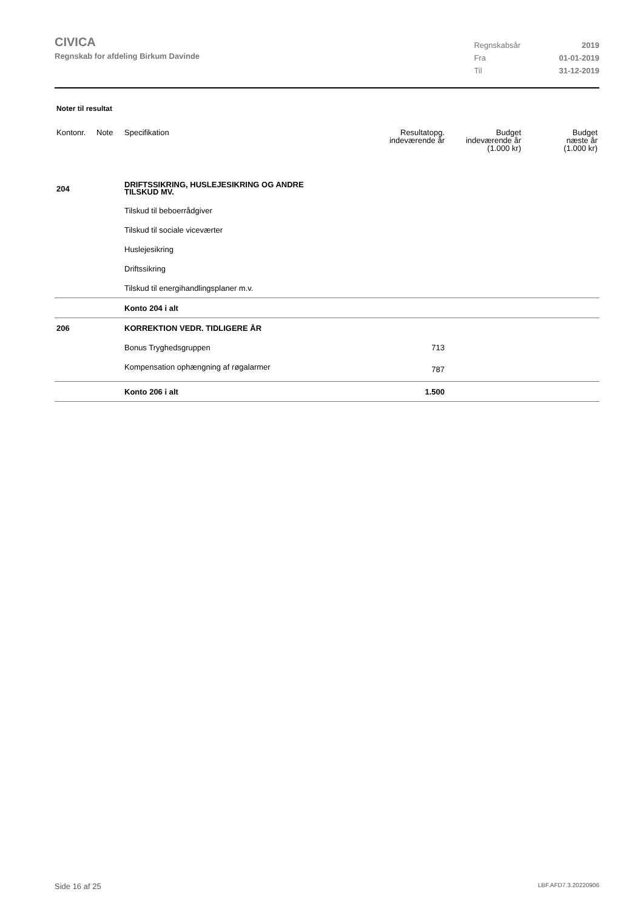CIVICA
Regnskab for afdeling Birkum Davinde
| Regnskabsår | 2019 |
| Fra | 01-01-2019 |
| Til | 31-12-2019 |
Noter til resultat
| Kontonr. | Note | Specifikation | Resultatopg. indeværende år | Budget indeværende år (1.000 kr) | Budget næste år (1.000 kr) |
| --- | --- | --- | --- | --- | --- |
| 204 | | DRIFTSSIKRING, HUSLEJESIKRING OG ANDRE TILSKUD MV. | | | |
| | | Tilskud til beboerrådgiver | | | |
| | | Tilskud til sociale viceværter | | | |
| | | Huslejesikring | | | |
| | | Driftssikring | | | |
| | | Tilskud til energihandlingsplaner m.v. | | | |
| | | Konto 204 i alt | | | |
| 206 | | KORREKTION VEDR. TIDLIGERE ÅR | | | |
| | | Bonus Tryghedsgruppen | 713 | | |
| | | Kompensation ophængning af røgalarmer | 787 | | |
| | | Konto 206 i alt | 1.500 | | |
Side 16 af 25 LBF.AFD7.3.20220906